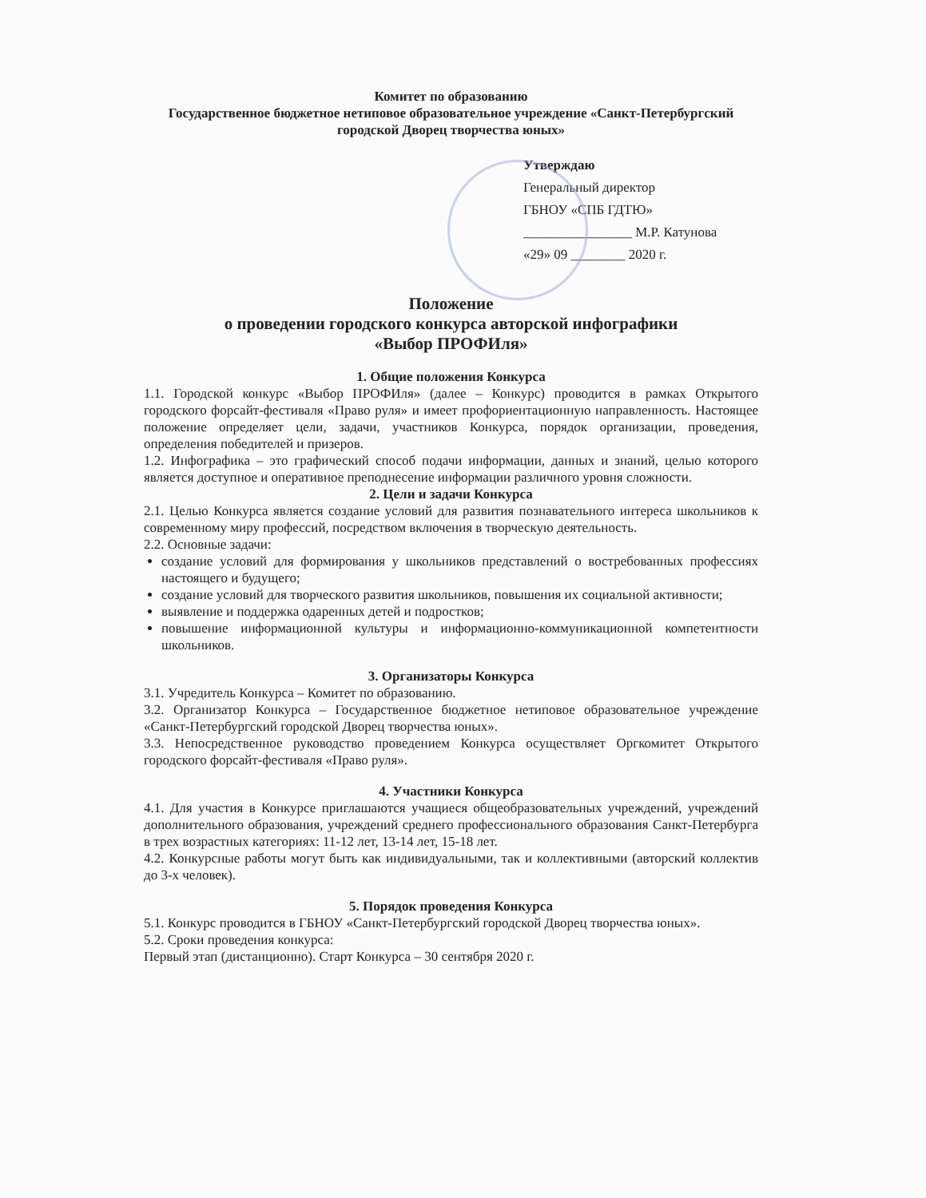Комитет по образованию
Государственное бюджетное нетиповое образовательное учреждение «Санкт-Петербургский городской Дворец творчества юных»
Утверждаю
Генеральный директор
ГБНОУ «СПБ ГДТЮ»
________________ М.Р. Катунова
«29» 09 ________ 2020 г.
Положение
о проведении городского конкурса авторской инфографики
«Выбор ПРОФИля»
1. Общие положения Конкурса
1.1. Городской конкурс «Выбор ПРОФИля» (далее – Конкурс) проводится в рамках Открытого городского форсайт-фестиваля «Право руля» и имеет профориентационную направленность. Настоящее положение определяет цели, задачи, участников Конкурса, порядок организации, проведения, определения победителей и призеров.
1.2. Инфографика – это графический способ подачи информации, данных и знаний, целью которого является доступное и оперативное преподнесение информации различного уровня сложности.
2. Цели и задачи Конкурса
2.1. Целью Конкурса является создание условий для развития познавательного интереса школьников к современному миру профессий, посредством включения в творческую деятельность.
2.2. Основные задачи:
создание условий для формирования у школьников представлений о востребованных профессиях настоящего и будущего;
создание условий для творческого развития школьников, повышения их социальной активности;
выявление и поддержка одаренных детей и подростков;
повышение информационной культуры и информационно-коммуникационной компетентности школьников.
3. Организаторы Конкурса
3.1. Учредитель Конкурса – Комитет по образованию.
3.2. Организатор Конкурса – Государственное бюджетное нетиповое образовательное учреждение «Санкт-Петербургский городской Дворец творчества юных».
3.3. Непосредственное руководство проведением Конкурса осуществляет Оргкомитет Открытого городского форсайт-фестиваля «Право руля».
4. Участники Конкурса
4.1. Для участия в Конкурсе приглашаются учащиеся общеобразовательных учреждений, учреждений дополнительного образования, учреждений среднего профессионального образования Санкт-Петербурга в трех возрастных категориях: 11-12 лет, 13-14 лет, 15-18 лет.
4.2. Конкурсные работы могут быть как индивидуальными, так и коллективными (авторский коллектив до 3-х человек).
5. Порядок проведения Конкурса
5.1. Конкурс проводится в ГБНОУ «Санкт-Петербургский городской Дворец творчества юных».
5.2. Сроки проведения конкурса:
Первый этап (дистанционно). Старт Конкурса – 30 сентября 2020 г.